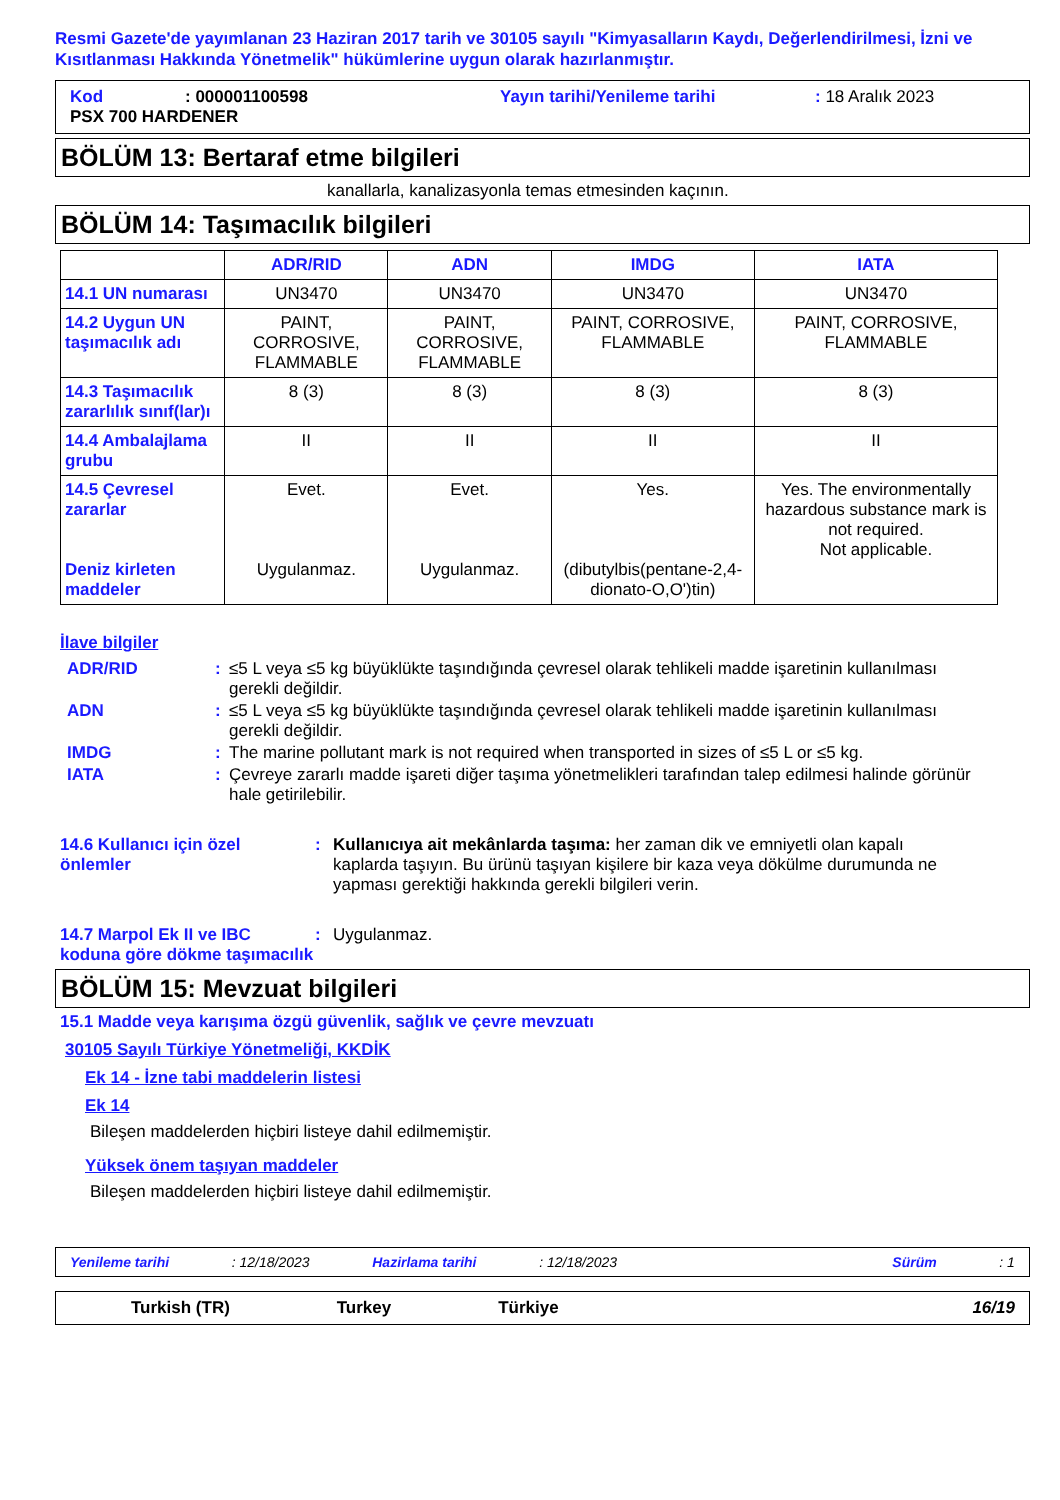Resmi Gazete'de yayımlanan 23 Haziran 2017 tarih ve 30105 sayılı "Kimyasalların Kaydı, Değerlendirilmesi, İzni ve Kısıtlanması Hakkında Yönetmelik" hükümlerine uygun olarak hazırlanmıştır.
Kod: 000001100598 Yayın tarihi/Yenileme tarihi: 18 Aralık 2023
PSX 700 HARDENER
BÖLÜM 13: Bertaraf etme bilgileri
kanallarla, kanalizasyonla temas etmesinden kaçının.
BÖLÜM 14: Taşımacılık bilgileri
| | ADR/RID | ADN | IMDG | IATA |
| --- | --- | --- | --- | --- |
| 14.1 UN numarası | UN3470 | UN3470 | UN3470 | UN3470 |
| 14.2 Uygun UN taşımacılık adı | PAINT, CORROSIVE, FLAMMABLE | PAINT, CORROSIVE, FLAMMABLE | PAINT, CORROSIVE, FLAMMABLE | PAINT, CORROSIVE, FLAMMABLE |
| 14.3 Taşımacılık zararlılık sınıf(lar)ı | 8 (3) | 8 (3) | 8 (3) | 8 (3) |
| 14.4 Ambalajlama grubu | II | II | II | II |
| 14.5 Çevresel zararlar Deniz kirleten maddeler | Evet. Uygulanmaz. | Evet. Uygulanmaz. | Yes. (dibutylbis(pentane-2,4-dionato-O,O')tin) | Yes. The environmentally hazardous substance mark is not required. Not applicable. |
İlave bilgiler
ADR/RID: ≤5 L veya ≤5 kg büyüklükte taşındığında çevresel olarak tehlikeli madde işaretinin kullanılması gerekli değildir.
ADN: ≤5 L veya ≤5 kg büyüklükte taşındığında çevresel olarak tehlikeli madde işaretinin kullanılması gerekli değildir.
IMDG: The marine pollutant mark is not required when transported in sizes of ≤5 L or ≤5 kg.
IATA: Çevreye zararlı madde işareti diğer taşıma yönetmelikleri tarafından talep edilmesi halinde görünür hale getirilebilir.
14.6 Kullanıcı için özel önlemler: Kullanıcıya ait mekânlarda taşıma: her zaman dik ve emniyetli olan kapalı kaplarda taşıyın. Bu ürünü taşıyan kişilere bir kaza veya dökülme durumunda ne yapması gerektiği hakkında gerekli bilgileri verin.
14.7 Marpol Ek II ve IBC koduna göre dökme taşımacılık: Uygulanmaz.
BÖLÜM 15: Mevzuat bilgileri
15.1 Madde veya karışıma özgü güvenlik, sağlık ve çevre mevzuatı
30105 Sayılı Türkiye Yönetmeliği, KKDİK
Ek 14 - İzne tabi maddelerin listesi
Ek 14
Bileşen maddelerden hiçbiri listeye dahil edilmemiştir.
Yüksek önem taşıyan maddeler
Bileşen maddelerden hiçbiri listeye dahil edilmemiştir.
Yenileme tarihi: 12/18/2023 Hazirlama tarihi: 12/18/2023 Sürüm: 1
Turkish (TR) Turkey Türkiye 16/19